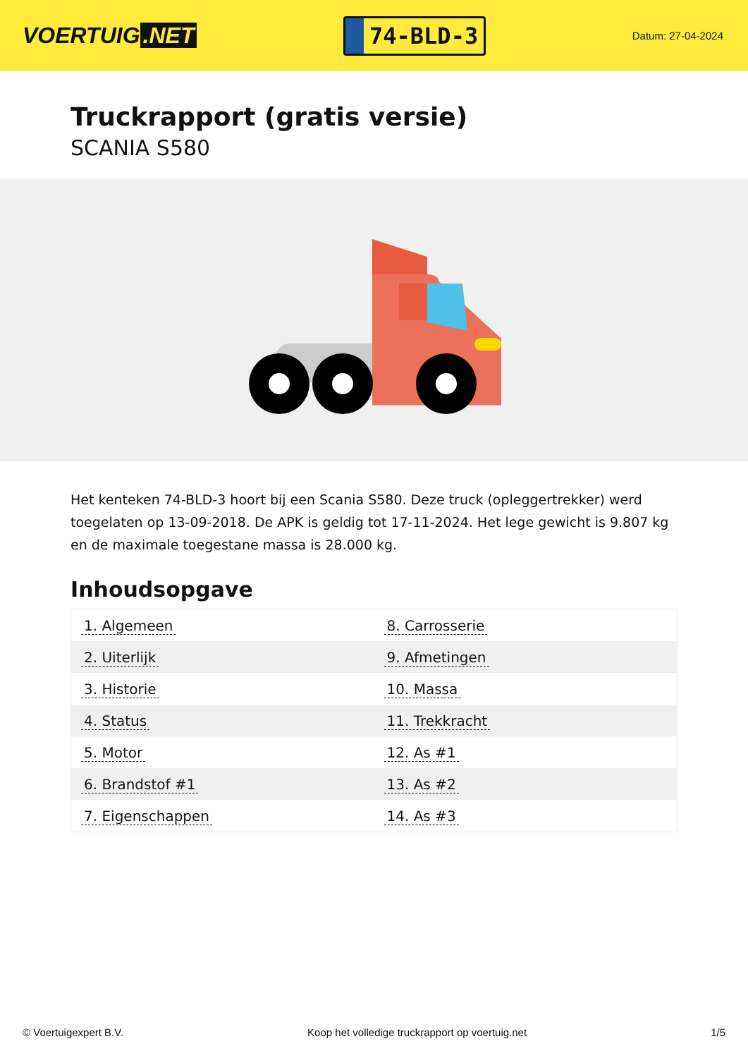VOERTUIG.NET
74-BLD-3
Datum: 27-04-2024
Truckrapport (gratis versie)
SCANIA S580
Het kenteken 74-BLD-3 hoort bij een Scania S580. Deze truck (opleggertrekker) werd toegelaten op 13-09-2018. De APK is geldig tot 17-11-2024. Het lege gewicht is 9.807 kg en de maximale toegestane massa is 28.000 kg.
Inhoudsopgave
| 1. Algemeen | 8. Carrosserie |
| 2. Uiterlijk | 9. Afmetingen |
| 3. Historie | 10. Massa |
| 4. Status | 11. Trekkracht |
| 5. Motor | 12. As #1 |
| 6. Brandstof #1 | 13. As #2 |
| 7. Eigenschappen | 14. As #3 |
© Voertuigexpert B.V. Koop het volledige truckrapport op voertuig.net 1/5